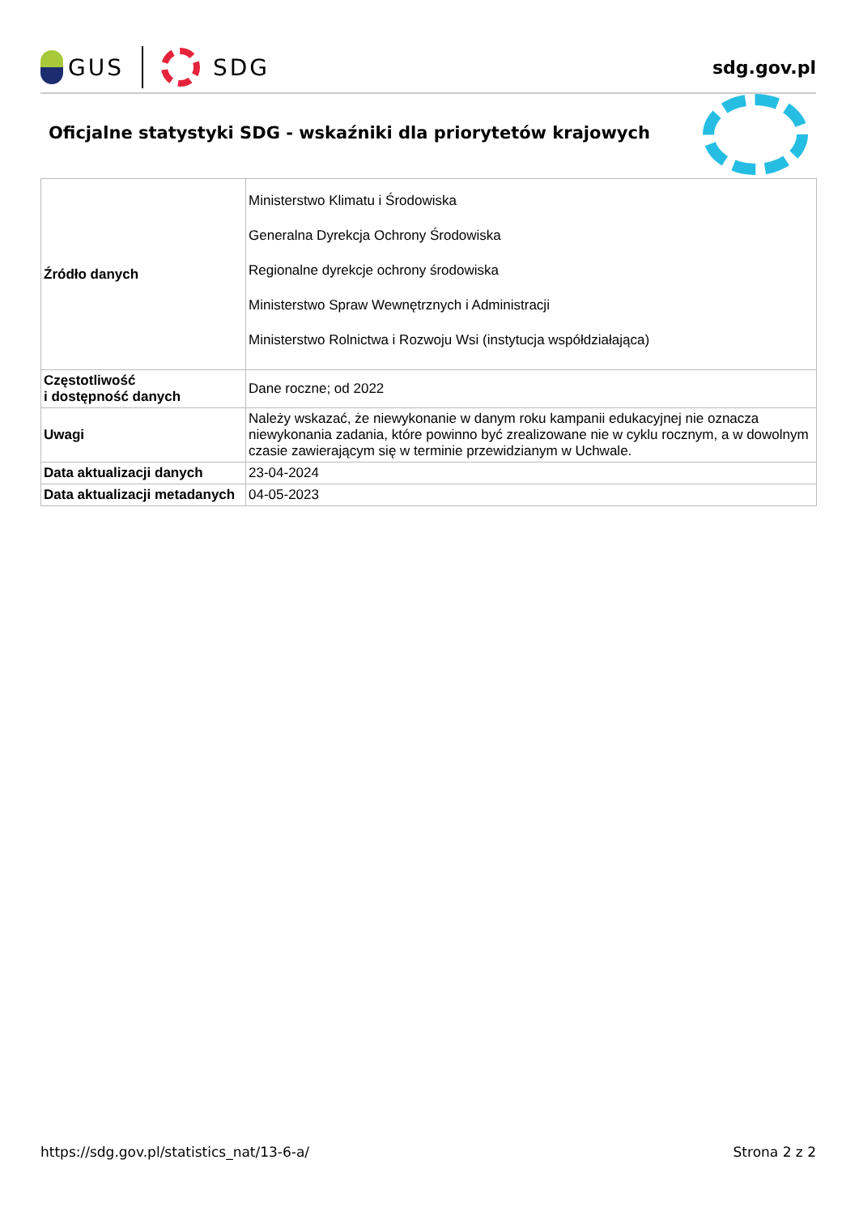GUS SDG
sdg.gov.pl
Oficjalne statystyki SDG - wskaźniki dla priorytetów krajowych
| Źródło danych | Ministerstwo Klimatu i Środowiska Generalna Dyrekcja Ochrony Środowiska Regionalne dyrekcje ochrony środowiska Ministerstwo Spraw Wewnętrznych i Administracji Ministerstwo Rolnictwa i Rozwoju Wsi (instytucja współdziałająca) |
| Częstotliwość i dostępność danych | Dane roczne; od 2022 |
| Uwagi | Należy wskazać, że niewykonanie w danym roku kampanii edukacyjnej nie oznacza niewykonania zadania, które powinno być zrealizowane nie w cyklu rocznym, a w dowolnym czasie zawierającym się w terminie przewidzianym w Uchwale. |
| Data aktualizacji danych | 23-04-2024 |
| Data aktualizacji metadanych | 04-05-2023 |
https://sdg.gov.pl/statistics_nat/13-6-a/ Strona 2 z 2